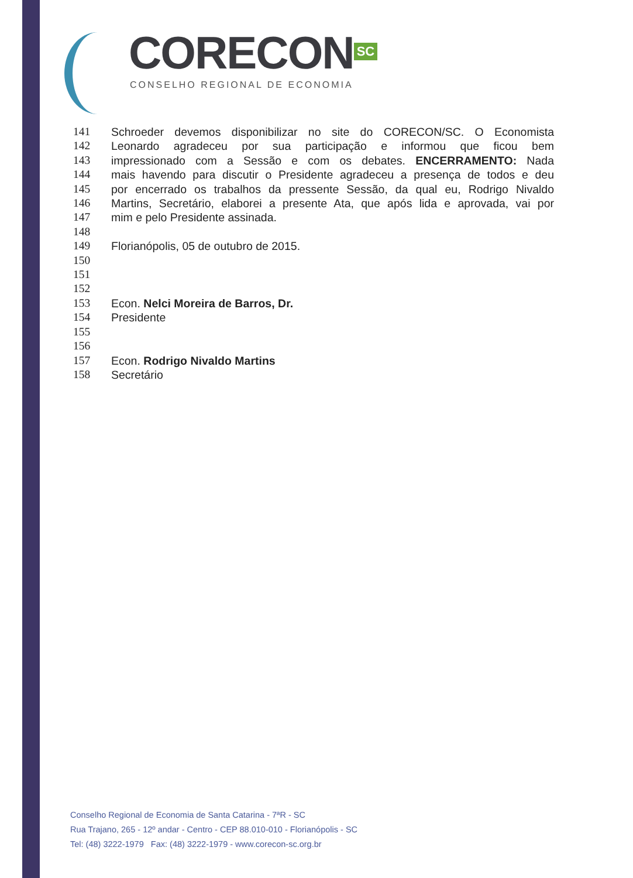CORECON SC
CONSELHO REGIONAL DE ECONOMIA
141 Schroeder devemos disponibilizar no site do CORECON/SC. O Economista
142 Leonardo agradeceu por sua participação e informou que ficou bem
143 impressionado com a Sessão e com os debates. ENCERRAMENTO: Nada
144 mais havendo para discutir o Presidente agradeceu a presença de todos e deu
145 por encerrado os trabalhos da pressente Sessão, da qual eu, Rodrigo Nivaldo
146 Martins, Secretário, elaborei a presente Ata, que após lida e aprovada, vai por
147 mim e pelo Presidente assinada.
148
149 Florianópolis, 05 de outubro de 2015.
150
151
152
153 Econ. Nelci Moreira de Barros, Dr.
154 Presidente
155
156
157 Econ. Rodrigo Nivaldo Martins
158 Secretário
Conselho Regional de Economia de Santa Catarina - 7ªR - SC
Rua Trajano, 265 - 12º andar - Centro - CEP 88.010-010 - Florianópolis - SC
Tel: (48) 3222-1979 Fax: (48) 3222-1979 - www.corecon-sc.org.br